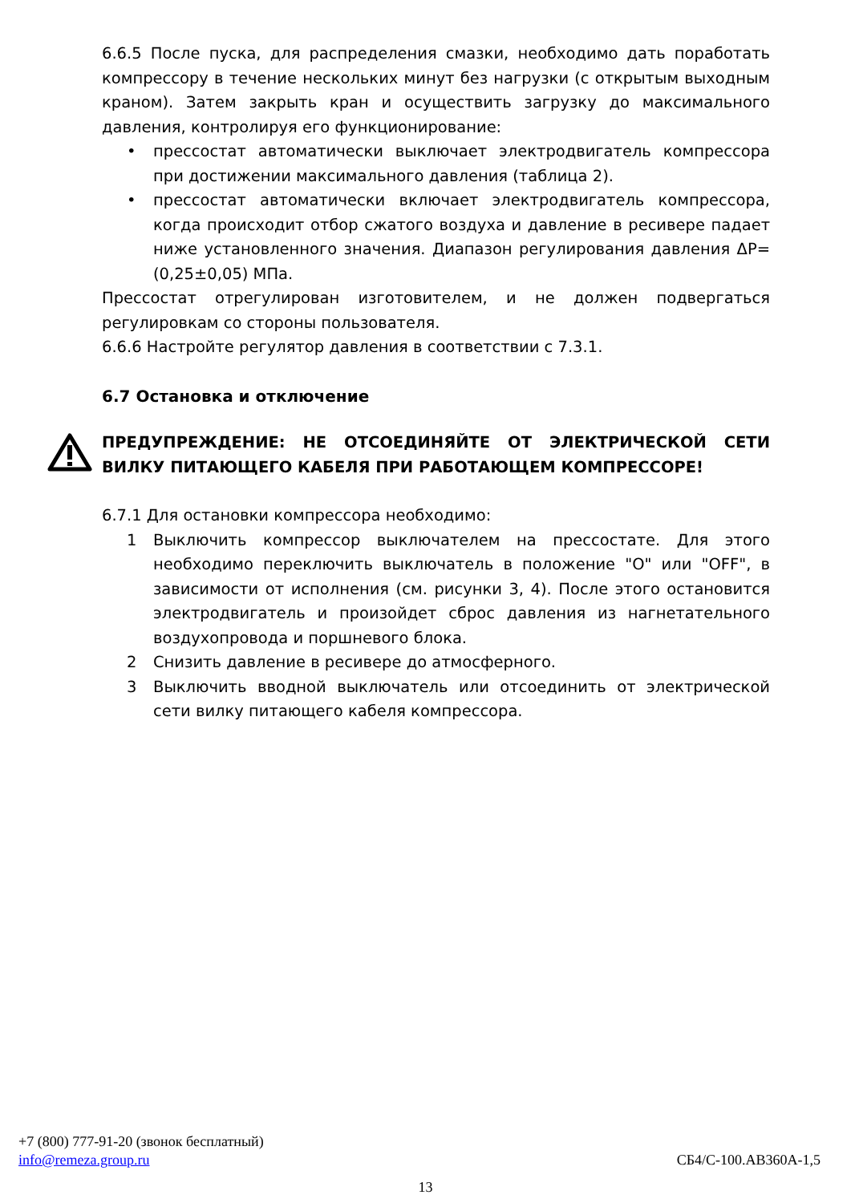6.6.5 После пуска, для распределения смазки, необходимо дать поработать компрессору в течение нескольких минут без нагрузки (с открытым выходным краном). Затем закрыть кран и осуществить загрузку до максимального давления, контролируя его функционирование:
• прессостат автоматически выключает электродвигатель компрессора при достижении максимального давления (таблица 2).
• прессостат автоматически включает электродвигатель компрессора, когда происходит отбор сжатого воздуха и давление в ресивере падает ниже установленного значения. Диапазон регулирования давления ΔP=(0,25±0,05) МПа.
Прессостат отрегулирован изготовителем, и не должен подвергаться регулировкам со стороны пользователя.
6.6.6 Настройте регулятор давления в соответствии с 7.3.1.
6.7 Остановка и отключение
ПРЕДУПРЕЖДЕНИЕ: НЕ ОТСОЕДИНЯЙТЕ ОТ ЭЛЕКТРИЧЕСКОЙ СЕТИ ВИЛКУ ПИТАЮЩЕГО КАБЕЛЯ ПРИ РАБОТАЮЩЕМ КОМПРЕССОРЕ!
6.7.1 Для остановки компрессора необходимо:
1 Выключить компрессор выключателем на прессостате. Для этого необходимо переключить выключатель в положение "О" или "OFF", в зависимости от исполнения (см. рисунки 3, 4). После этого остановится электродвигатель и произойдет сброс давления из нагнетательного воздухопровода и поршневого блока.
2 Снизить давление в ресивере до атмосферного.
3 Выключить вводной выключатель или отсоединить от электрической сети вилку питающего кабеля компрессора.
+7 (800) 777-91-20 (звонок бесплатный)
info@remeza.group.ru
СБ4/С-100.АВ360А-1,5
13